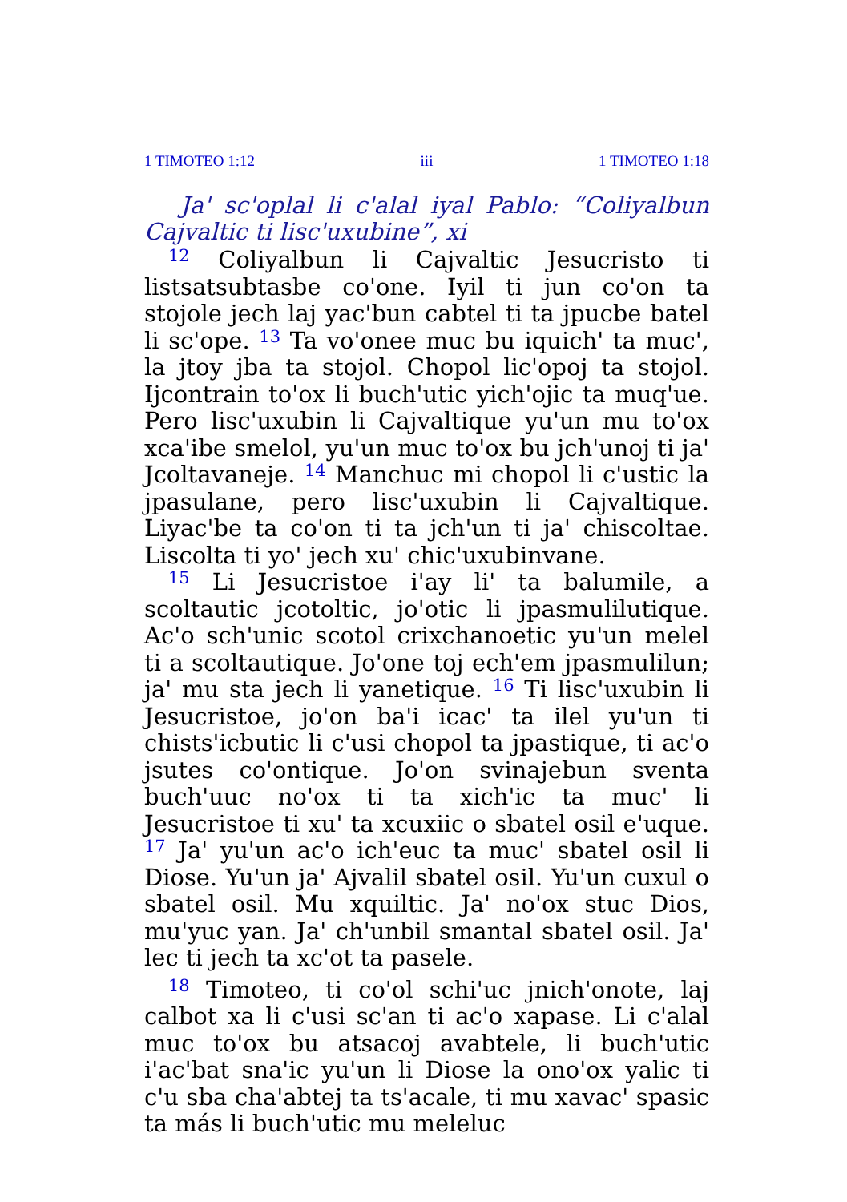1 TIMOTEO 1:12 iii 1 TIMOTEO 1:18
Ja' sc'oplal li c'alal iyal Pablo: “Coliyalbun Cajvaltic ti lisc'uxubine”, xi
<sup>12</sup> Coliyalbun li Cajvaltic Jesucristo ti listsatsubtasbe co'one. Iyil ti jun co'on ta stojole jech laj yac'bun cabtel ti ta jpucbe batel li sc'ope. <sup>13</sup> Ta vo'onee muc bu iquich' ta muc', la jtoy jba ta stojol. Chopol lic'opoj ta stojol. Ijcontrain to'ox li buch'utic yich'ojic ta muq'ue. Pero lisc'uxubin li Cajvaltique yu'un mu to'ox xca'ibe smelol, yu'un muc to'ox bu jch'unoj ti ja' Jcoltavaneje. <sup>14</sup> Manchuc mi chopol li c'ustic la jpasulane, pero lisc'uxubin li Cajvaltique. Liyac'be ta co'on ti ta jch'un ti ja' chiscoltae. Liscolta ti yo' jech xu' chic'uxubinvane.
<sup>15</sup> Li Jesucristoe i'ay li' ta balumile, a scoltautic jcotoltic, jo'otic li jpasmulilutique. Ac'o sch'unic scotol crixchanoetic yu'un melel ti a scoltautique. Jo'one toj ech'em jpasmulilun; ja' mu sta jech li yanetique. <sup>16</sup> Ti lisc'uxubin li Jesucristoe, jo'on ba'i icac' ta ilel yu'un ti chists'icbutic li c'usi chopol ta jpastique, ti ac'o jsutes co'ontique. Jo'on svinajebun sventa buch'uuc no'ox ti ta xich'ic ta muc' li Jesucristoe ti xu' ta xcuxiic o sbatel osil e'uque. <sup>17</sup> Ja' yu'un ac'o ich'euc ta muc' sbatel osil li Diose. Yu'un ja' Ajvalil sbatel osil. Yu'un cuxul o sbatel osil. Mu xquiltic. Ja' no'ox stuc Dios, mu'yuc yan. Ja' ch'unbil smantal sbatel osil. Ja' lec ti jech ta xc'ot ta pasele.
<sup>18</sup> Timoteo, ti co'ol schi'uc jnich'onote, laj calbot xa li c'usi sc'an ti ac'o xapase. Li c'alal muc to'ox bu atsacoj avabtele, li buch'utic i'ac'bat sna'ic yu'un li Diose la ono'ox yalic ti c'u sba cha'abtej ta ts'acale, ti mu xavac' spasic ta más li buch'utic mu meleluc